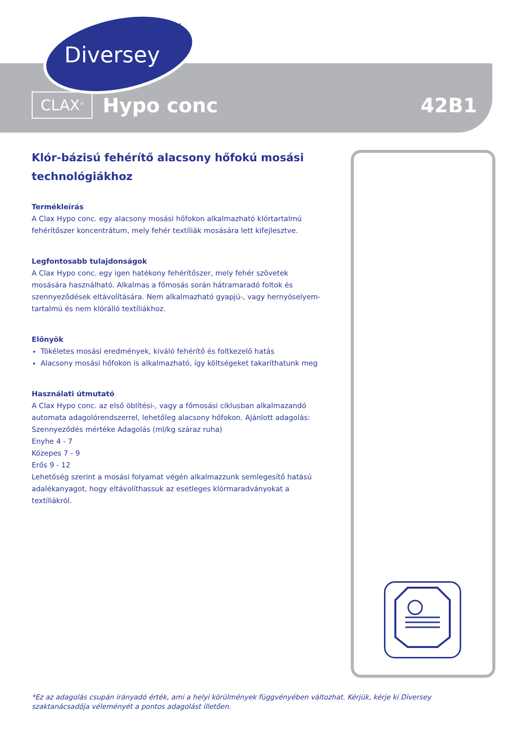Diversey
TM
CLAX<sup>®</sup> Hypo conc 42B1
Klór-bázisú fehérítő alacsony hőfokú mosási technológiákhoz
Termékleírás
A Clax Hypo conc. egy alacsony mosási hőfokon alkalmazható klórtartalmú fehérítőszer koncentrátum, mely fehér textíliák mosására lett kifejlesztve.
Legfontosabb tulajdonságok
A Clax Hypo conc. egy igen hatékony fehérítőszer, mely fehér szövetek mosására használható. Alkalmas a főmosás során hátramaradó foltok és szennyeződések eltávolítására. Nem alkalmazható gyapjú-, vagy hernyóselyem-tartalmú és nem klórálló textíliákhoz.
Előnyök
Tökéletes mosási eredmények, kiváló fehérítő és foltkezelő hatás
Alacsony mosási hőfokon is alkalmazható, így költségeket takaríthatunk meg
Használati útmutató
A Clax Hypo conc. az első öblítési-, vagy a főmosási ciklusban alkalmazandó automata adagolórendszerrel, lehetőleg alacsony hőfokon. Ajánlott adagolás:
Szennyeződés mértéke Adagolás (ml/kg száraz ruha)
Enyhe 4 - 7
Közepes 7 - 9
Erős 9 - 12
Lehetőség szerint a mosási folyamat végén alkalmazzunk semlegesítő hatású adalékanyagot, hogy eltávolíthassuk az esetleges klórmaradványokat a textíliákról.
*Ez az adagolás csupán irányadó érték, ami a helyi körülmények függvényében változhat. Kérjük, kérje ki Diversey szaktanácsadója véleményét a pontos adagolást illetően.